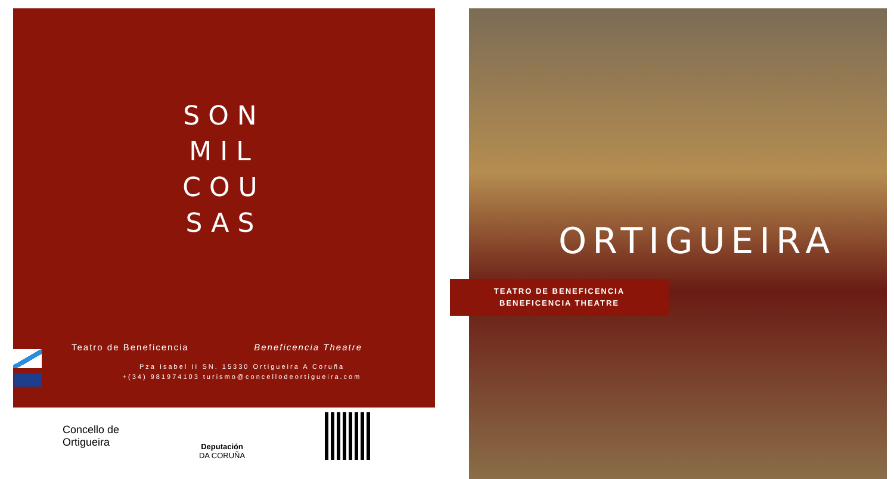SON
MIL
COU
SAS
Teatro de Beneficencia Beneficencia Theatre
Pza Isabel II SN. 15330 Ortigueira A Coruña
+(34) 981974103 turismo@concellodeortigueira.com
Concello de
Ortigueira
Deputación
DA CORUÑA
ORTIGUEIRA
TEATRO DE BENEFICENCIA
BENEFICENCIA THEATRE